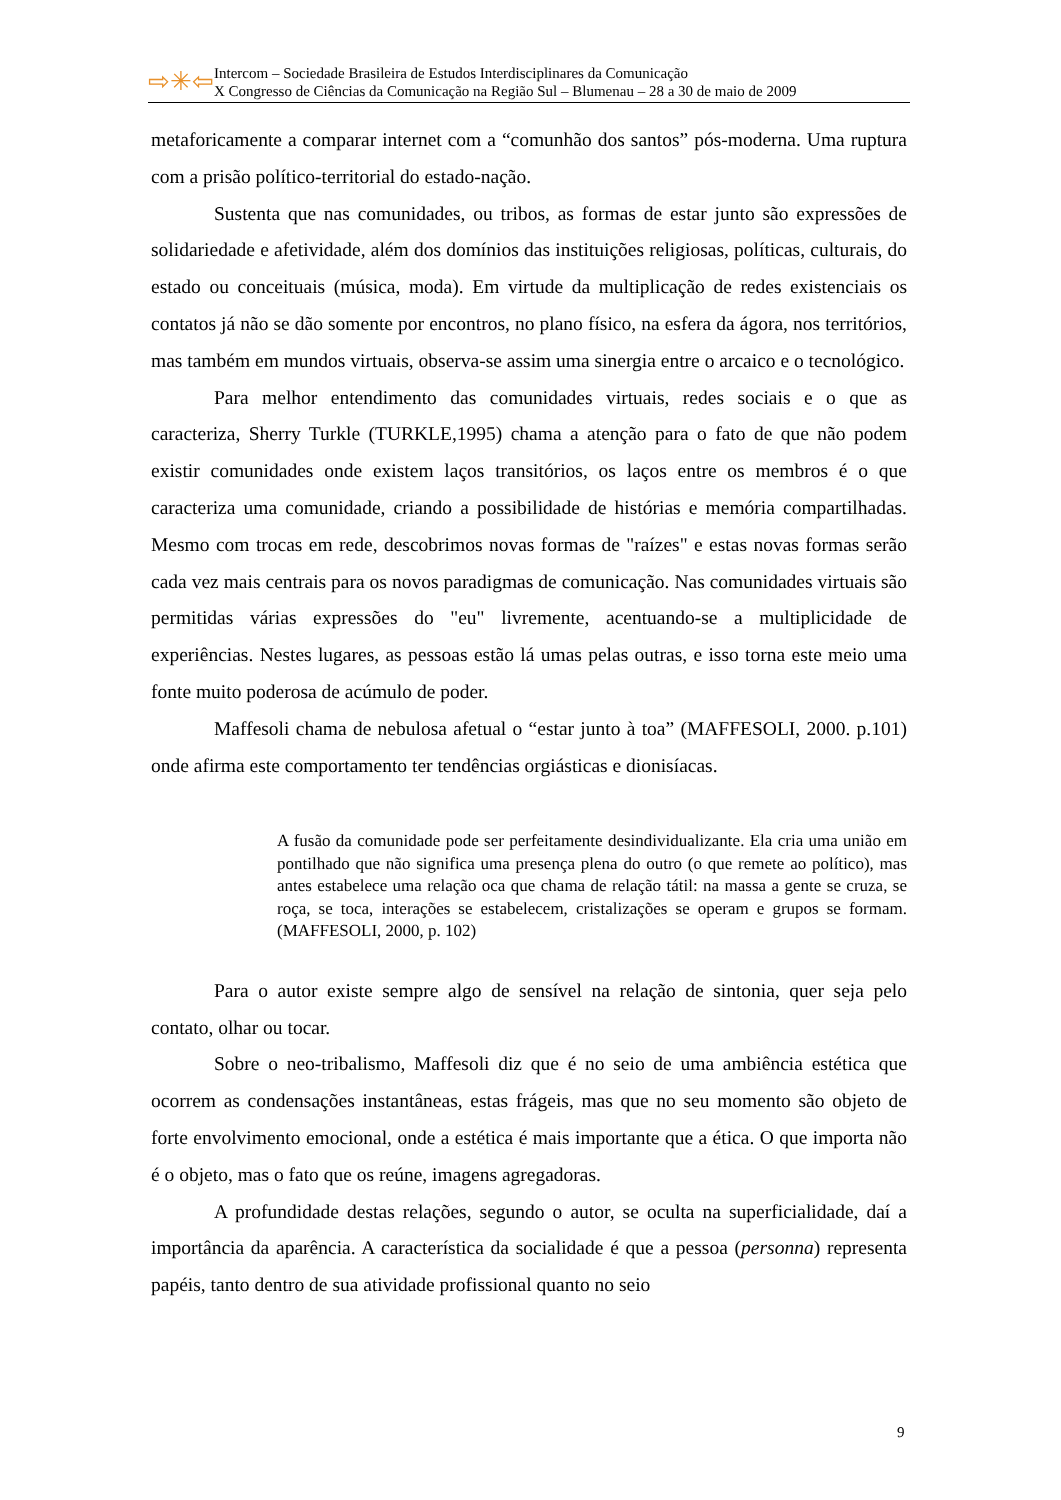⇨✳⇦
Intercom – Sociedade Brasileira de Estudos Interdisciplinares da Comunicação
X Congresso de Ciências da Comunicação na Região Sul – Blumenau – 28 a 30 de maio de 2009
metaforicamente a comparar internet com a “comunhão dos santos” pós-moderna. Uma ruptura com a prisão político-territorial do estado-nação.
Sustenta que nas comunidades, ou tribos, as formas de estar junto são expressões de solidariedade e afetividade, além dos domínios das instituições religiosas, políticas, culturais, do estado ou conceituais (música, moda). Em virtude da multiplicação de redes existenciais os contatos já não se dão somente por encontros, no plano físico, na esfera da ágora, nos territórios, mas também em mundos virtuais, observa-se assim uma sinergia entre o arcaico e o tecnológico.
Para melhor entendimento das comunidades virtuais, redes sociais e o que as caracteriza, Sherry Turkle (TURKLE,1995) chama a atenção para o fato de que não podem existir comunidades onde existem laços transitórios, os laços entre os membros é o que caracteriza uma comunidade, criando a possibilidade de histórias e memória compartilhadas. Mesmo com trocas em rede, descobrimos novas formas de "raízes" e estas novas formas serão cada vez mais centrais para os novos paradigmas de comunicação. Nas comunidades virtuais são permitidas várias expressões do "eu" livremente, acentuando-se a multiplicidade de experiências. Nestes lugares, as pessoas estão lá umas pelas outras, e isso torna este meio uma fonte muito poderosa de acúmulo de poder.
Maffesoli chama de nebulosa afetual o “estar junto à toa” (MAFFESOLI, 2000. p.101) onde afirma este comportamento ter tendências orgiásticas e dionisíacas.
A fusão da comunidade pode ser perfeitamente desindividualizante. Ela cria uma união em pontilhado que não significa uma presença plena do outro (o que remete ao político), mas antes estabelece uma relação oca que chama de relação tátil: na massa a gente se cruza, se roça, se toca, interações se estabelecem, cristalizações se operam e grupos se formam. (MAFFESOLI, 2000, p. 102)
Para o autor existe sempre algo de sensível na relação de sintonia, quer seja pelo contato, olhar ou tocar.
Sobre o neo-tribalismo, Maffesoli diz que é no seio de uma ambiência estética que ocorrem as condensações instantâneas, estas frágeis, mas que no seu momento são objeto de forte envolvimento emocional, onde a estética é mais importante que a ética. O que importa não é o objeto, mas o fato que os reúne, imagens agregadoras.
A profundidade destas relações, segundo o autor, se oculta na superficialidade, daí a importância da aparência. A característica da socialidade é que a pessoa (personna) representa papéis, tanto dentro de sua atividade profissional quanto no seio
9